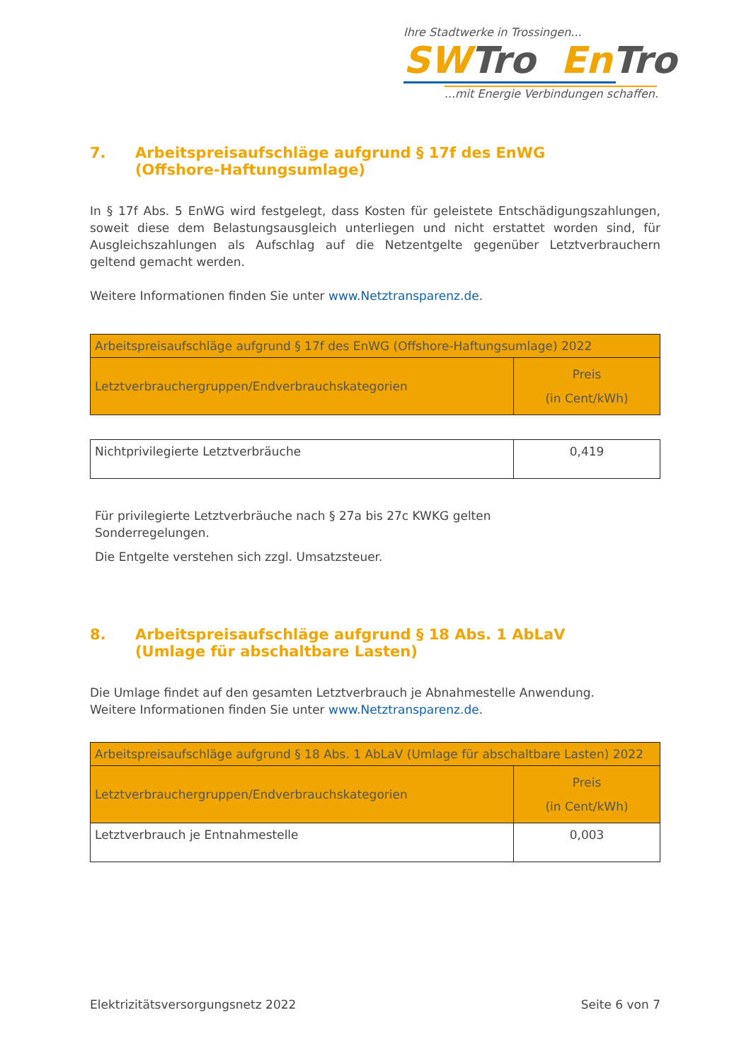Ihre Stadtwerke in Trossingen...
SW Tro En Tro
...mit Energie Verbindungen schaffen.
7. Arbeitspreisaufschläge aufgrund § 17f des EnWG
(Offshore-Haftungsumlage)
In § 17f Abs. 5 EnWG wird festgelegt, dass Kosten für geleistete Entschädigungszahlungen, soweit diese dem Belastungsausgleich unterliegen und nicht erstattet worden sind, für Ausgleichszahlungen als Aufschlag auf die Netzentgelte gegenüber Letztverbrauchern geltend gemacht werden.
Weitere Informationen finden Sie unter www.Netztransparenz.de.
| Arbeitspreisaufschläge aufgrund § 17f des EnWG (Offshore-Haftungsumlage) 2022 | |
| Letztverbrauchergruppen/Endverbrauchskategorien | Preis (in Cent/kWh) |
| Nichtprivilegierte Letztverbräuche | 0,419 |
Für privilegierte Letztverbräuche nach § 27a bis 27c KWKG gelten
Sonderregelungen.
Die Entgelte verstehen sich zzgl. Umsatzsteuer.
8. Arbeitspreisaufschläge aufgrund § 18 Abs. 1 AbLaV
(Umlage für abschaltbare Lasten)
Die Umlage findet auf den gesamten Letztverbrauch je Abnahmestelle Anwendung.
Weitere Informationen finden Sie unter www.Netztransparenz.de.
| Arbeitspreisaufschläge aufgrund § 18 Abs. 1 AbLaV (Umlage für abschaltbare Lasten) 2022 | |
| Letztverbrauchergruppen/Endverbrauchskategorien | Preis (in Cent/kWh) |
| Letztverbrauch je Entnahmestelle | 0,003 |
Elektrizitätsversorgungsnetz 2022 Seite 6 von 7